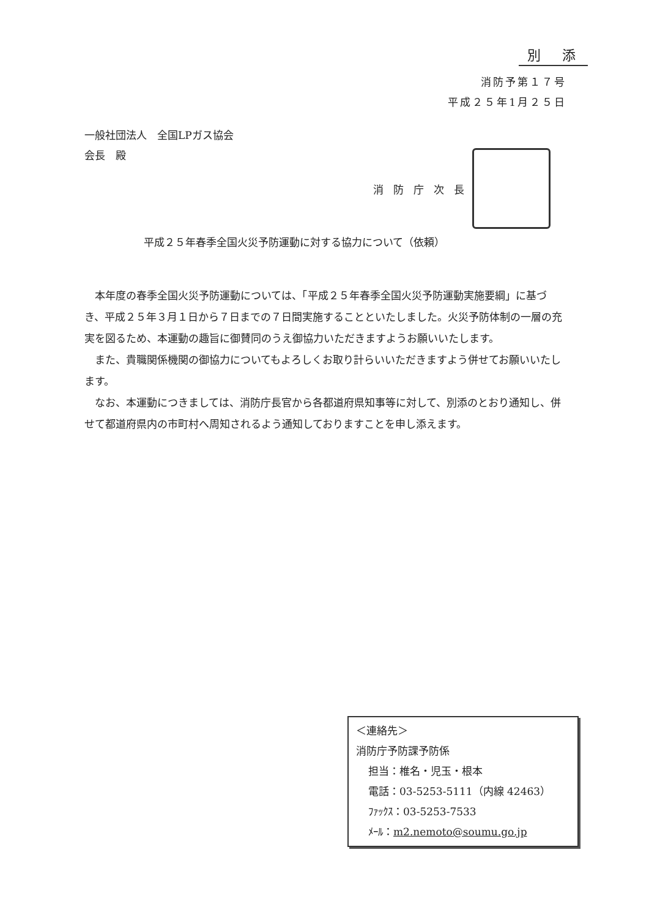別 添
消防予第１７号
平成２５年1月２５日
一般社団法人　全国LPガス協会
会長　殿
消防庁次長
平成２５年春季全国火災予防運動に対する協力について（依頼）
本年度の春季全国火災予防運動については、「平成２５年春季全国火災予防運動実施要綱」に基づき、平成２５年３月１日から７日までの７日間実施することといたしました。火災予防体制の一層の充実を図るため、本運動の趣旨に御賛同のうえ御協力いただきますようお願いいたします。
また、貴職関係機関の御協力についてもよろしくお取り計らいいただきますよう併せてお願いいたします。
なお、本運動につきましては、消防庁長官から各都道府県知事等に対して、別添のとおり通知し、併せて都道府県内の市町村へ周知されるよう通知しておりますことを申し添えます。
＜連絡先＞
消防庁予防課予防係
担当：椎名・児玉・根本
電話：03-5253-5111（内線 42463）
ﾌｧｯｸｽ：03-5253-7533
ﾒｰﾙ：m2.nemoto@soumu.go.jp